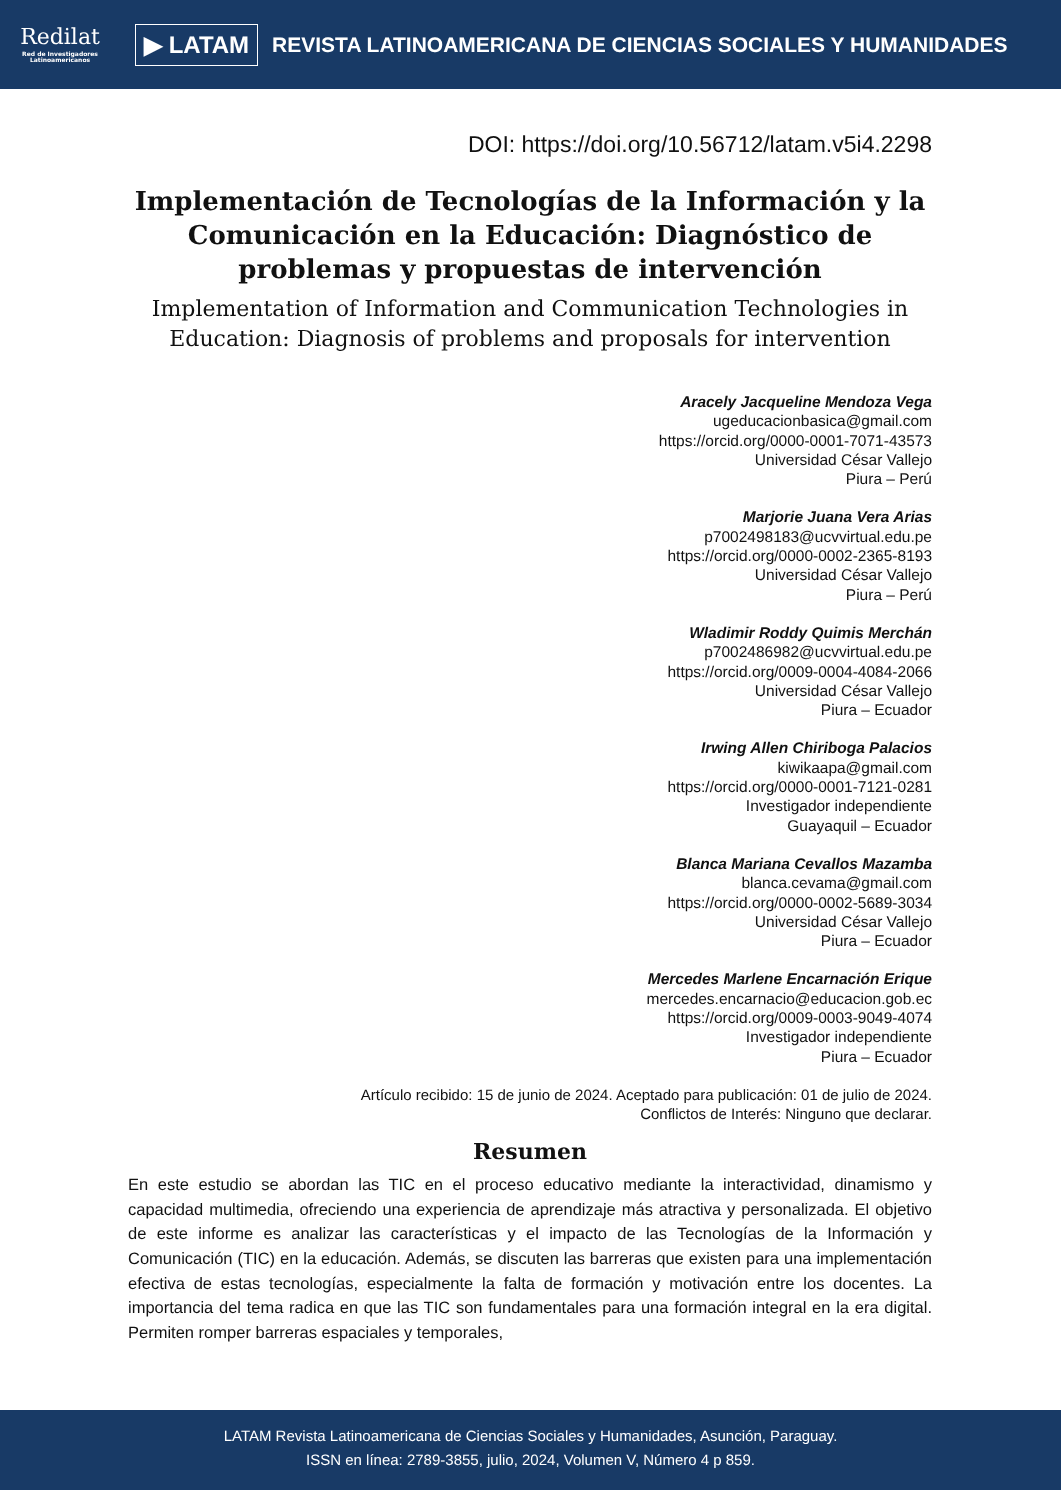Redilat
Red de Investigadores Latinoamericanos
▶ LATAM
REVISTA LATINOAMERICANA DE CIENCIAS SOCIALES Y HUMANIDADES
DOI: https://doi.org/10.56712/latam.v5i4.2298
Implementación de Tecnologías de la Información y la Comunicación en la Educación: Diagnóstico de problemas y propuestas de intervención
Implementation of Information and Communication Technologies in Education: Diagnosis of problems and proposals for intervention
Aracely Jacqueline Mendoza Vega
ugeducacionbasica@gmail.com
https://orcid.org/0000-0001-7071-43573
Universidad César Vallejo
Piura – Perú
Marjorie Juana Vera Arias
p7002498183@ucvvirtual.edu.pe
https://orcid.org/0000-0002-2365-8193
Universidad César Vallejo
Piura – Perú
Wladimir Roddy Quimis Merchán
p7002486982@ucvvirtual.edu.pe
https://orcid.org/0009-0004-4084-2066
Universidad César Vallejo
Piura – Ecuador
Irwing Allen Chiriboga Palacios
kiwikaapa@gmail.com
https://orcid.org/0000-0001-7121-0281
Investigador independiente
Guayaquil – Ecuador
Blanca Mariana Cevallos Mazamba
blanca.cevama@gmail.com
https://orcid.org/0000-0002-5689-3034
Universidad César Vallejo
Piura – Ecuador
Mercedes Marlene Encarnación Erique
mercedes.encarnacio@educacion.gob.ec
https://orcid.org/0009-0003-9049-4074
Investigador independiente
Piura – Ecuador
Artículo recibido: 15 de junio de 2024. Aceptado para publicación: 01 de julio de 2024.
Conflictos de Interés: Ninguno que declarar.
Resumen
En este estudio se abordan las TIC en el proceso educativo mediante la interactividad, dinamismo y capacidad multimedia, ofreciendo una experiencia de aprendizaje más atractiva y personalizada. El objetivo de este informe es analizar las características y el impacto de las Tecnologías de la Información y Comunicación (TIC) en la educación. Además, se discuten las barreras que existen para una implementación efectiva de estas tecnologías, especialmente la falta de formación y motivación entre los docentes. La importancia del tema radica en que las TIC son fundamentales para una formación integral en la era digital. Permiten romper barreras espaciales y temporales,
LATAM Revista Latinoamericana de Ciencias Sociales y Humanidades, Asunción, Paraguay.
ISSN en línea: 2789-3855, julio, 2024, Volumen V, Número 4 p 859.